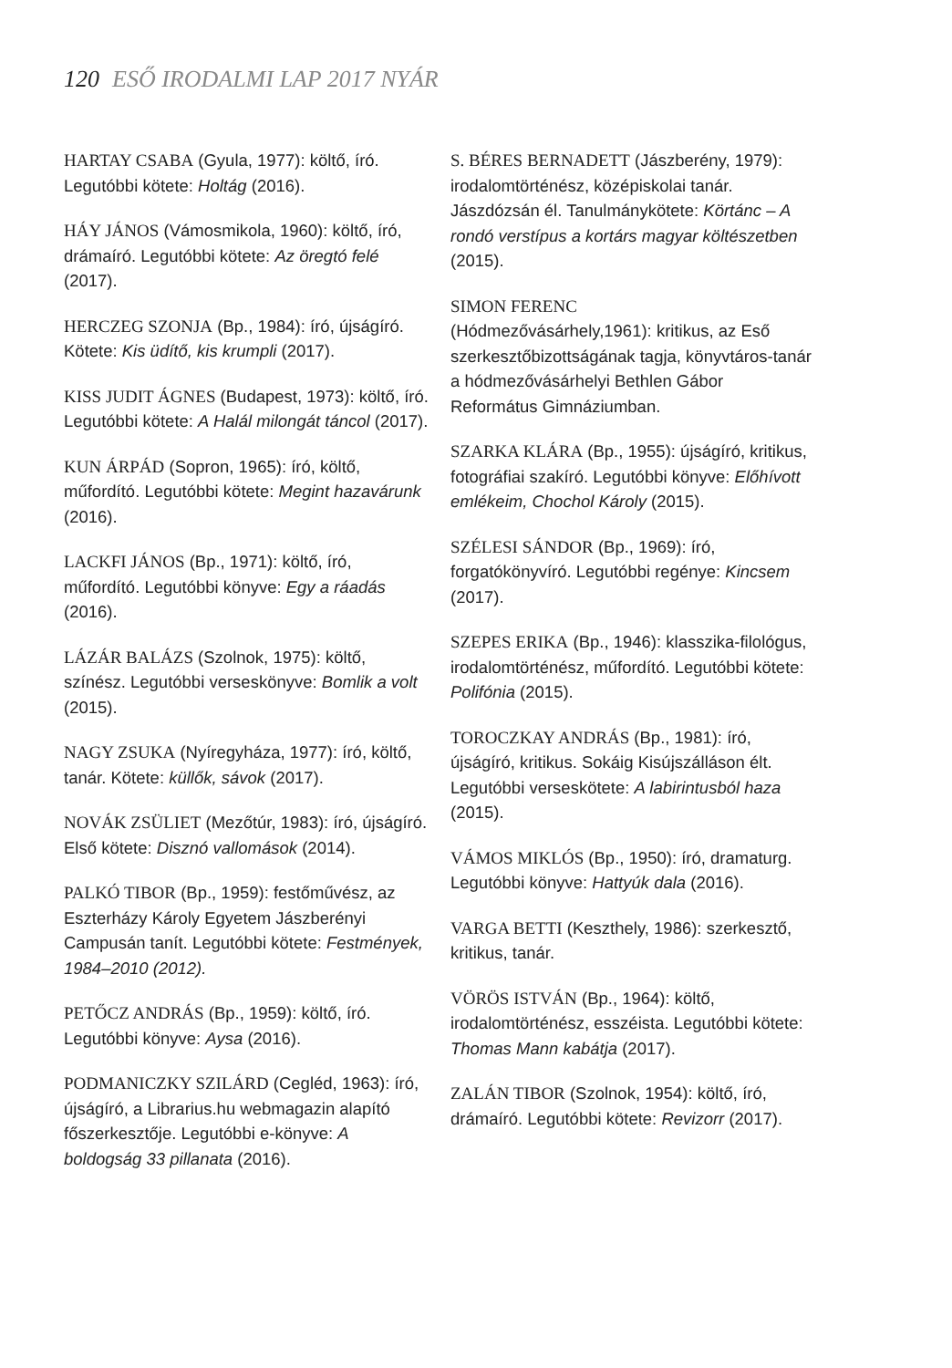120 ESŐ IRODALMI LAP 2017 NYÁR
HARTAY CSABA (Gyula, 1977): költő, író. Legutóbbi kötete: Holtág (2016).
HÁY JÁNOS (Vámosmikola, 1960): költő, író, drámaíró. Legutóbbi kötete: Az öregtó felé (2017).
HERCZEG SZONJA (Bp., 1984): író, újságíró. Kötete: Kis üdítő, kis krumpli (2017).
KISS JUDIT ÁGNES (Budapest, 1973): költő, író. Legutóbbi kötete: A Halál milongát táncol (2017).
KUN ÁRPÁD (Sopron, 1965): író, költő, műfordító. Legutóbbi kötete: Megint hazavárunk (2016).
LACKFI JÁNOS (Bp., 1971): költő, író, műfordító. Legutóbbi könyve: Egy a ráadás (2016).
LÁZÁR BALÁZS (Szolnok, 1975): költő, színész. Legutóbbi verseskönyve: Bomlik a volt (2015).
NAGY ZSUKA (Nyíregyháza, 1977): író, költő, tanár. Kötete: küllők, sávok (2017).
NOVÁK ZSÜLIET (Mezőtúr, 1983): író, újságíró. Első kötete: Disznó vallomások (2014).
PALKÓ TIBOR (Bp., 1959): festőművész, az Eszterházy Károly Egyetem Jászberényi Campusán tanít. Legutóbbi kötete: Festmények, 1984–2010 (2012).
PETŐCZ ANDRÁS (Bp., 1959): költő, író. Legutóbbi könyve: Aysa (2016).
PODMANICZKY SZILÁRD (Cegléd, 1963): író, újságíró, a Librarius.hu webmagazin alapító főszerkesztője. Legutóbbi e-könyve: A boldogság 33 pillanata (2016).
S. BÉRES BERNADETT (Jászberény, 1979): irodalomtörténész, középiskolai tanár. Jászdózsán él. Tanulmánykötete: Körtánc – A rondó verstípus a kortárs magyar költészetben (2015).
SIMON FERENC
(Hódmezővásárhely,1961): kritikus, az Eső szerkesztőbizottságának tagja, könyvtáros-tanár a hódmezővásárhelyi Bethlen Gábor Református Gimnáziumban.
SZARKA KLÁRA (Bp., 1955): újságíró, kritikus, fotográfiai szakíró. Legutóbbi könyve: Előhívott emlékeim, Chochol Károly (2015).
SZÉLESI SÁNDOR (Bp., 1969): író, forgatókönyvíró. Legutóbbi regénye: Kincsem (2017).
SZEPES ERIKA (Bp., 1946): klasszika-filológus, irodalomtörténész, műfordító. Legutóbbi kötete: Polifónia (2015).
TOROCZKAY ANDRÁS (Bp., 1981): író, újságíró, kritikus. Sokáig Kisújszálláson élt. Legutóbbi verseskötete: A labirintusból haza (2015).
VÁMOS MIKLÓS (Bp., 1950): író, dramaturg. Legutóbbi könyve: Hattyúk dala (2016).
VARGA BETTI (Keszthely, 1986): szerkesztő, kritikus, tanár.
VÖRÖS ISTVÁN (Bp., 1964): költő, irodalomtörténész, esszéista. Legutóbbi kötete: Thomas Mann kabátja (2017).
ZALÁN TIBOR (Szolnok, 1954): költő, író, drámaíró. Legutóbbi kötete: Revizorr (2017).